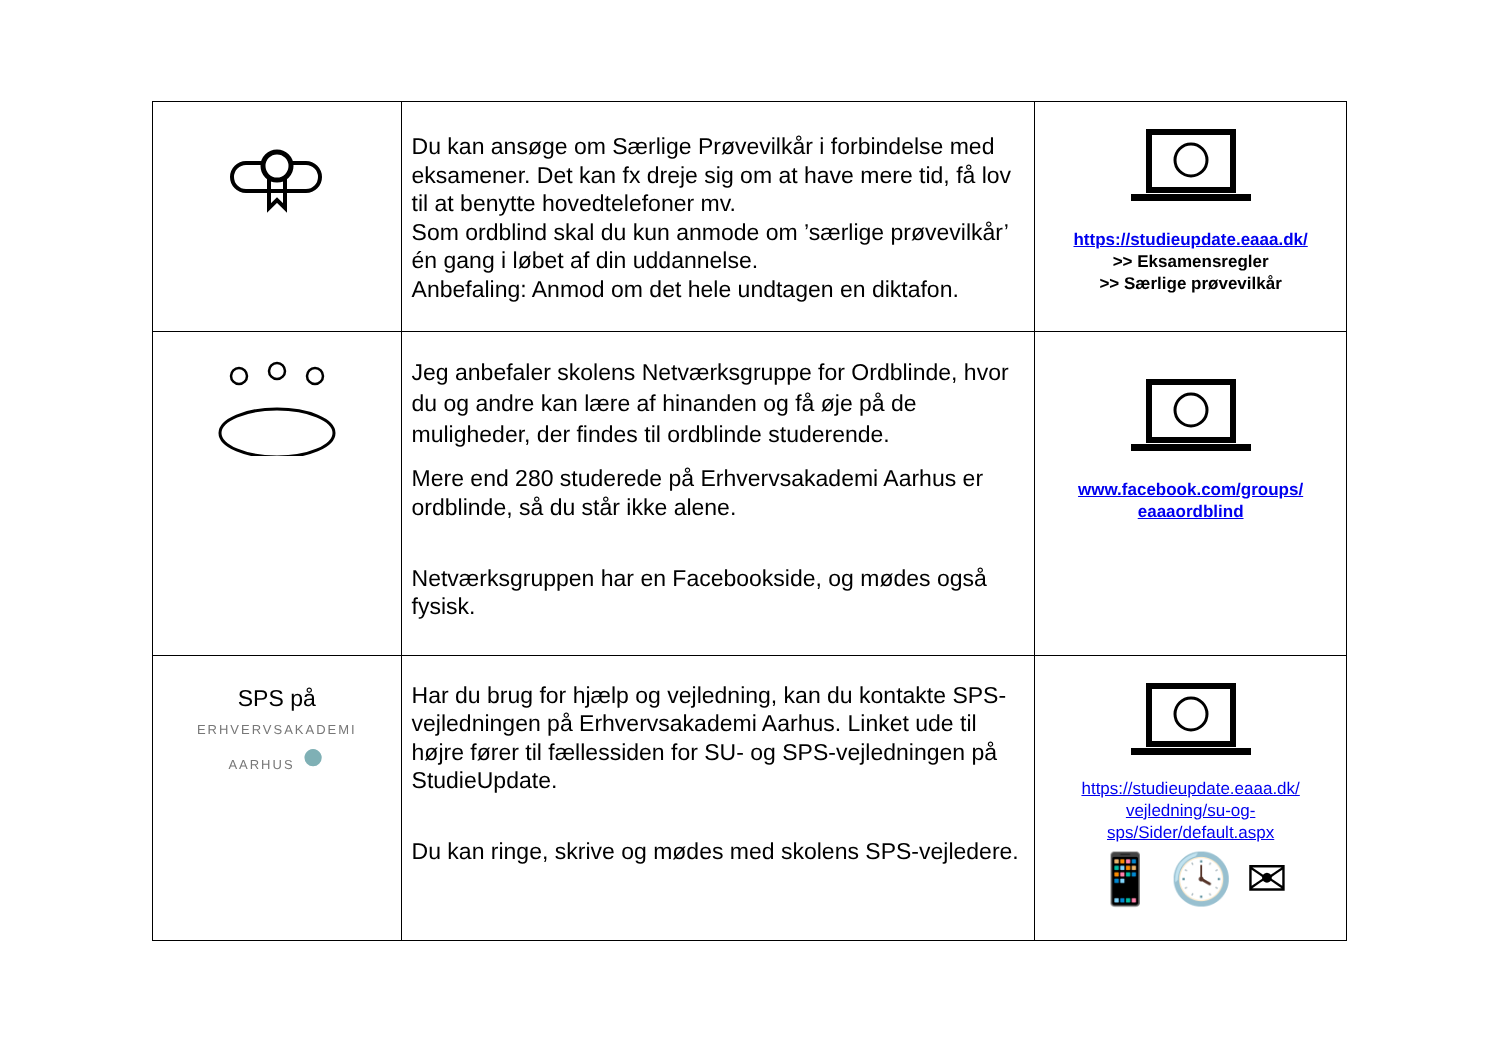| | Du kan ansøge om Særlige Prøvevilkår i forbindelse med eksamener. Det kan fx dreje sig om at have mere tid, få lov til at benytte hovedtelefoner mv. Som ordblind skal du kun anmode om ’særlige prøvevilkår’ én gang i løbet af din uddannelse. Anbefaling: Anmod om det hele undtagen en diktafon. | https://studieupdate.eaaa.dk/ >> Eksamensregler >> Særlige prøvevilkår |
| | Jeg anbefaler skolens Netværksgruppe for Ordblinde, hvor du og andre kan lære af hinanden og få øje på de muligheder, der findes til ordblinde studerende. Mere end 280 studerede på Erhvervsakademi Aarhus er ordblinde, så du står ikke alene. Netværksgruppen har en Facebookside, og mødes også fysisk. | www.facebook.com/groups/ eaaaordblind |
| SPS på ERHVERVSAKADEMI AARHUS ● | Har du brug for hjælp og vejledning, kan du kontakte SPS-vejledningen på Erhvervsakademi Aarhus. Linket ude til højre fører til fællessiden for SU- og SPS-vejledningen på StudieUpdate. Du kan ringe, skrive og mødes med skolens SPS-vejledere. | https://studieupdate.eaaa.dk/ vejledning/su-og- sps/Sider/default.aspx 📱 🕓 ✉ |